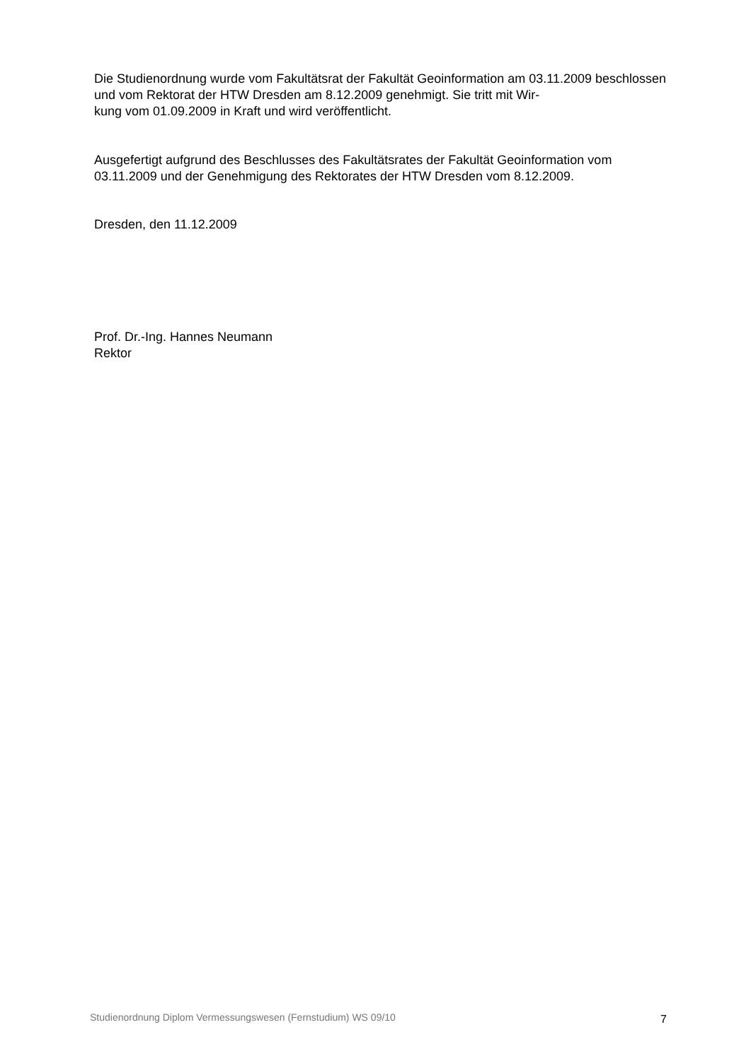Die Studienordnung wurde vom Fakultätsrat der Fakultät Geoinformation am 03.11.2009 beschlossen und vom Rektorat der HTW Dresden am 8.12.2009 genehmigt. Sie tritt mit Wir-
kung vom 01.09.2009 in Kraft und wird veröffentlicht.
Ausgefertigt aufgrund des Beschlusses des Fakultätsrates der Fakultät Geoinformation vom 03.11.2009 und der Genehmigung des Rektorates der HTW Dresden vom 8.12.2009.
Dresden, den 11.12.2009
Prof. Dr.-Ing. Hannes Neumann
Rektor
Studienordnung Diplom Vermessungswesen (Fernstudium) WS 09/10 7